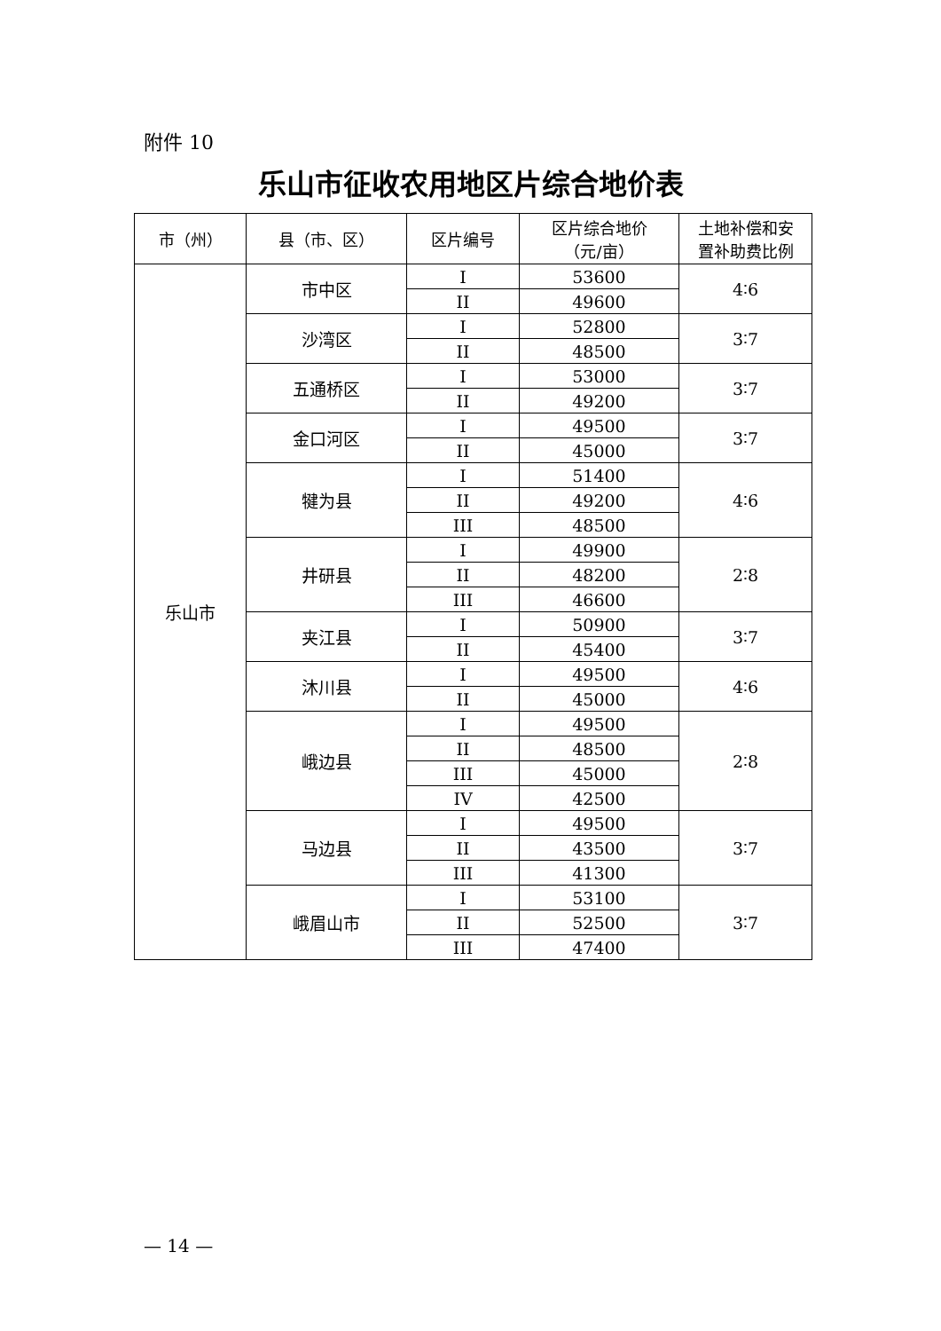附件 10
乐山市征收农用地区片综合地价表
| 市（州） | 县（市、区） | 区片编号 | 区片综合地价 （元/亩） | 土地补偿和安 置补助费比例 |
| --- | --- | --- | --- | --- |
| 乐山市 | 市中区 | I | 53600 | 4∶6 |
| | | II | 49600 | |
| | 沙湾区 | I | 52800 | 3∶7 |
| | | II | 48500 | |
| | 五通桥区 | I | 53000 | 3∶7 |
| | | II | 49200 | |
| | 金口河区 | I | 49500 | 3∶7 |
| | | II | 45000 | |
| | 犍为县 | I | 51400 | 4∶6 |
| | | II | 49200 | |
| | | III | 48500 | |
| | 井研县 | I | 49900 | 2∶8 |
| | | II | 48200 | |
| | | III | 46600 | |
| | 夹江县 | I | 50900 | 3∶7 |
| | | II | 45400 | |
| | 沐川县 | I | 49500 | 4∶6 |
| | | II | 45000 | |
| | 峨边县 | I | 49500 | 2∶8 |
| | | II | 48500 | |
| | | III | 45000 | |
| | | IV | 42500 | |
| | 马边县 | I | 49500 | 3∶7 |
| | | II | 43500 | |
| | | III | 41300 | |
| | 峨眉山市 | I | 53100 | 3∶7 |
| | | II | 52500 | |
| | | III | 47400 | |
— 14 —